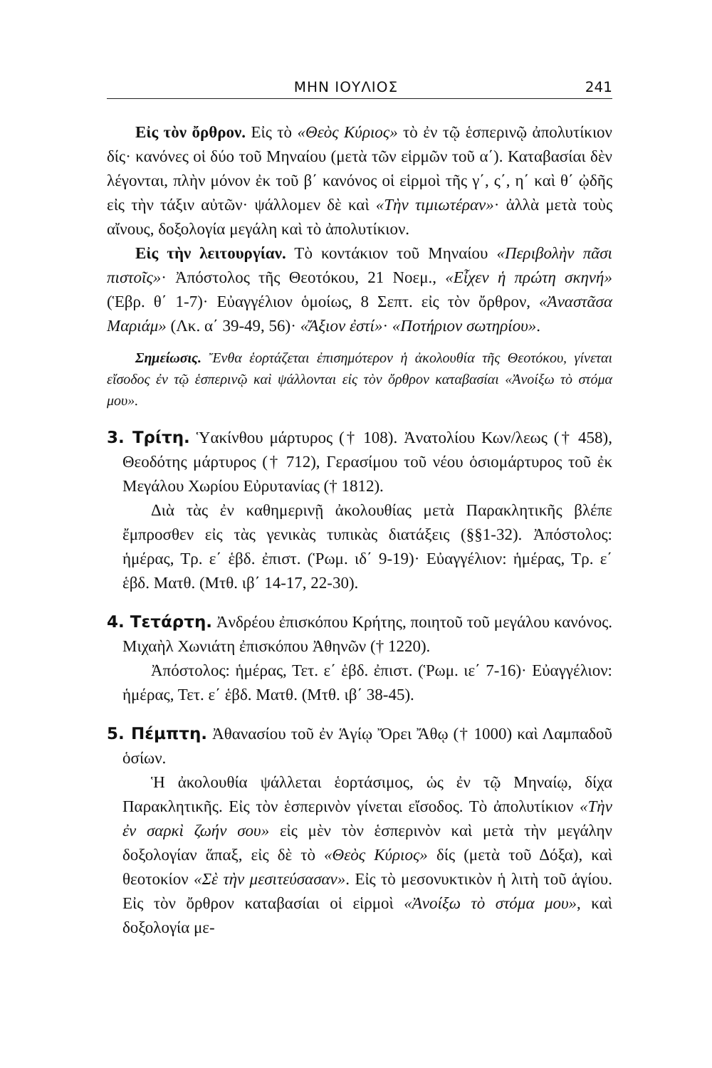ΜΗΝ ΙΟΥΛΙΟΣ 241
Εἰς τὸν ὄρθρον. Εἰς τὸ «Θεὸς Κύριος» τὸ ἐν τῷ ἑσπερινῷ ἀπολυτίκιον δίς· κανόνες οἱ δύο τοῦ Μηναίου (μετὰ τῶν εἱρμῶν τοῦ α΄). Καταβασίαι δὲν λέγονται, πλὴν μόνον ἐκ τοῦ β΄ κανόνος οἱ εἱρμοὶ τῆς γ΄, ς΄, η΄ καὶ θ΄ ᾠδῆς εἰς τὴν τάξιν αὐτῶν· ψάλλομεν δὲ καὶ «Τὴν τιμιωτέραν»· ἀλλὰ μετὰ τοὺς αἴνους, δοξολογία μεγάλη καὶ τὸ ἀπολυτίκιον.
Εἰς τὴν λειτουργίαν. Τὸ κοντάκιον τοῦ Μηναίου «Περιβολὴν πᾶσι πιστοῖς»· Ἀπόστολος τῆς Θεοτόκου, 21 Νοεμ., «Εἶχεν ἡ πρώτη σκηνή» (Ἑβρ. θ΄ 1-7)· Εὐαγγέλιον ὁμοίως, 8 Σεπτ. εἰς τὸν ὄρθρον, «Ἀναστᾶσα Μαριάμ» (Λκ. α΄ 39-49, 56)· «Ἄξιον ἐστί»· «Ποτήριον σωτηρίου».
Σημείωσις. Ἔνθα ἑορτάζεται ἐπισημότερον ἡ ἀκολουθία τῆς Θεοτόκου, γίνεται εἴσοδος ἐν τῷ ἑσπερινῷ καὶ ψάλλονται εἰς τὸν ὄρθρον καταβασίαι «Ἀνοίξω τὸ στόμα μου».
3. Τρίτη. Ὑακίνθου μάρτυρος († 108). Ἀνατολίου Κων/λεως († 458), Θεοδότης μάρτυρος († 712), Γερασίμου τοῦ νέου ὁσιομάρτυρος τοῦ ἐκ Μεγάλου Χωρίου Εὐρυτανίας († 1812).
Διὰ τὰς ἐν καθημερινῇ ἀκολουθίας μετὰ Παρακλητικῆς βλέπε ἔμπροσθεν εἰς τὰς γενικὰς τυπικὰς διατάξεις (§§1-32). Ἀπόστολος: ἡμέρας, Τρ. ε΄ ἑβδ. ἐπιστ. (Ῥωμ. ιδ΄ 9-19)· Εὐαγγέλιον: ἡμέρας, Τρ. ε΄ ἑβδ. Ματθ. (Μτθ. ιβ΄ 14-17, 22-30).
4. Τετάρτη. Ἀνδρέου ἐπισκόπου Κρήτης, ποιητοῦ τοῦ μεγάλου κανόνος. Μιχαὴλ Χωνιάτη ἐπισκόπου Ἀθηνῶν († 1220).
Ἀπόστολος: ἡμέρας, Τετ. ε΄ ἑβδ. ἐπιστ. (Ῥωμ. ιε΄ 7-16)· Εὐαγγέλιον: ἡμέρας, Τετ. ε΄ ἑβδ. Ματθ. (Μτθ. ιβ΄ 38-45).
5. Πέμπτη. Ἀθανασίου τοῦ ἐν Ἁγίῳ Ὄρει Ἄθῳ († 1000) καὶ Λαμπαδοῦ ὁσίων.
Ἡ ἀκολουθία ψάλλεται ἑορτάσιμος, ὡς ἐν τῷ Μηναίῳ, δίχα Παρακλητικῆς. Εἰς τὸν ἑσπερινὸν γίνεται εἴσοδος. Τὸ ἀπολυτίκιον «Τὴν ἐν σαρκὶ ζωήν σου» εἰς μὲν τὸν ἑσπερινὸν καὶ μετὰ τὴν μεγάλην δοξολογίαν ἅπαξ, εἰς δὲ τὸ «Θεὸς Κύριος» δίς (μετὰ τοῦ Δόξα), καὶ θεοτοκίον «Σὲ τὴν μεσιτεύσασαν». Εἰς τὸ μεσονυκτικὸν ἡ λιτὴ τοῦ ἁγίου. Εἰς τὸν ὄρθρον καταβασίαι οἱ εἱρμοὶ «Ἀνοίξω τὸ στόμα μου», καὶ δοξολογία με-